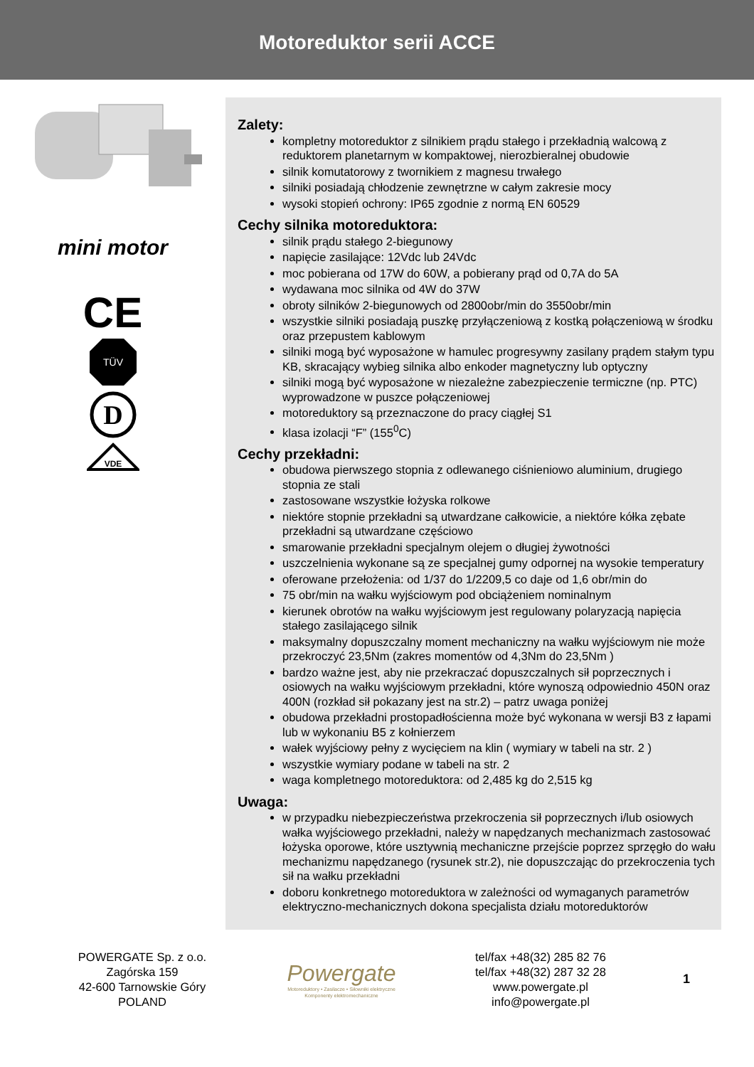Motoreduktor serii ACCE
mini motor
CE
TÜV
D
VDE
Zalety:
kompletny motoreduktor z silnikiem prądu stałego i przekładnią walcową z reduktorem planetarnym w kompaktowej, nierozbieralnej obudowie
silnik komutatorowy z twornikiem z magnesu trwałego
silniki posiadają chłodzenie zewnętrzne w całym zakresie mocy
wysoki stopień ochrony: IP65 zgodnie z normą EN 60529
Cechy silnika motoreduktora:
silnik prądu stałego 2-biegunowy
napięcie zasilające: 12Vdc lub 24Vdc
moc pobierana od 17W do 60W, a pobierany prąd od 0,7A do 5A
wydawana moc silnika od 4W do 37W
obroty silników 2-biegunowych od 2800obr/min do 3550obr/min
wszystkie silniki posiadają puszkę przyłączeniową z kostką połączeniową w środku oraz przepustem kablowym
silniki mogą być wyposażone w hamulec progresywny zasilany prądem stałym typu KB, skracający wybieg silnika albo enkoder magnetyczny lub optyczny
silniki mogą być wyposażone w niezależne zabezpieczenie termiczne (np. PTC) wyprowadzone w puszce połączeniowej
motoreduktory są przeznaczone do pracy ciągłej S1
klasa izolacji “F” (155<sup>0</sup>C)
Cechy przekładni:
obudowa pierwszego stopnia z odlewanego ciśnieniowo aluminium, drugiego stopnia ze stali
zastosowane wszystkie łożyska rolkowe
niektóre stopnie przekładni są utwardzane całkowicie, a niektóre kółka zębate przekładni są utwardzane częściowo
smarowanie przekładni specjalnym olejem o długiej żywotności
uszczelnienia wykonane są ze specjalnej gumy odpornej na wysokie temperatury
oferowane przełożenia: od 1/37 do 1/2209,5 co daje od 1,6 obr/min do
75 obr/min na wałku wyjściowym pod obciążeniem nominalnym
kierunek obrotów na wałku wyjściowym jest regulowany polaryzacją napięcia stałego zasilającego silnik
maksymalny dopuszczalny moment mechaniczny na wałku wyjściowym nie może przekroczyć 23,5Nm (zakres momentów od 4,3Nm do 23,5Nm )
bardzo ważne jest, aby nie przekraczać dopuszczalnych sił poprzecznych i osiowych na wałku wyjściowym przekładni, które wynoszą odpowiednio 450N oraz 400N (rozkład sił pokazany jest na str.2) – patrz uwaga poniżej
obudowa przekładni prostopadłościenna może być wykonana w wersji B3 z łapami lub w wykonaniu B5 z kołnierzem
wałek wyjściowy pełny z wycięciem na klin ( wymiary w tabeli na str. 2 )
wszystkie wymiary podane w tabeli na str. 2
waga kompletnego motoreduktora: od 2,485 kg do 2,515 kg
Uwaga:
w przypadku niebezpieczeństwa przekroczenia sił poprzecznych i/lub osiowych wałka wyjściowego przekładni, należy w napędzanych mechanizmach zastosować łożyska oporowe, które usztywnią mechaniczne przejście poprzez sprzęgło do wału mechanizmu napędzanego (rysunek str.2), nie dopuszczając do przekroczenia tych sił na wałku przekładni
doboru konkretnego motoreduktora w zależności od wymaganych parametrów elektryczno-mechanicznych dokona specjalista działu motoreduktorów
POWERGATE Sp. z o.o.
Zagórska 159
42-600 Tarnowskie Góry
POLAND
Powergate
Motoreduktory • Zasilacze • Siłowniki elektryczne
Komponenty elektromechaniczne
tel/fax +48(32) 285 82 76
tel/fax +48(32) 287 32 28
www.powergate.pl
info@powergate.pl
1